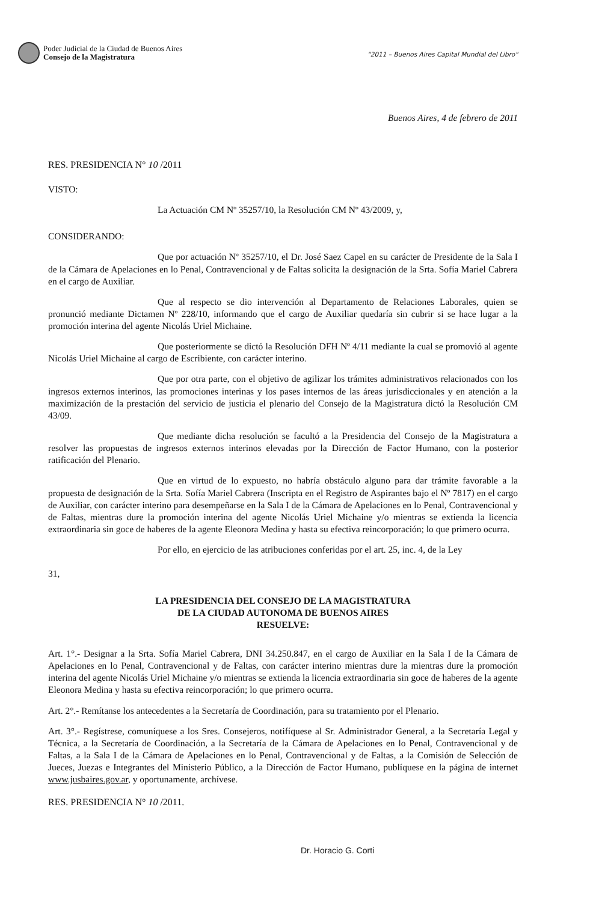Poder Judicial de la Ciudad de Buenos Aires
Consejo de la Magistratura
"2011 – Buenos Aires Capital Mundial del Libro"
Buenos Aires, 4 de febrero de 2011
RES. PRESIDENCIA N° 10 /2011
VISTO:
La Actuación CM Nº 35257/10, la Resolución CM Nº 43/2009, y,
CONSIDERANDO:
Que por actuación Nº 35257/10, el Dr. José Saez Capel en su carácter de Presidente de la Sala I de la Cámara de Apelaciones en lo Penal, Contravencional y de Faltas solicita la designación de la Srta. Sofía Mariel Cabrera en el cargo de Auxiliar.
Que al respecto se dio intervención al Departamento de Relaciones Laborales, quien se pronunció mediante Dictamen Nº 228/10, informando que el cargo de Auxiliar quedaría sin cubrir si se hace lugar a la promoción interina del agente Nicolás Uriel Michaine.
Que posteriormente se dictó la Resolución DFH Nº 4/11 mediante la cual se promovió al agente Nicolás Uriel Michaine al cargo de Escribiente, con carácter interino.
Que por otra parte, con el objetivo de agilizar los trámites administrativos relacionados con los ingresos externos interinos, las promociones interinas y los pases internos de las áreas jurisdiccionales y en atención a la maximización de la prestación del servicio de justicia el plenario del Consejo de la Magistratura dictó la Resolución CM 43/09.
Que mediante dicha resolución se facultó a la Presidencia del Consejo de la Magistratura a resolver las propuestas de ingresos externos interinos elevadas por la Dirección de Factor Humano, con la posterior ratificación del Plenario.
Que en virtud de lo expuesto, no habría obstáculo alguno para dar trámite favorable a la propuesta de designación de la Srta. Sofía Mariel Cabrera (Inscripta en el Registro de Aspirantes bajo el Nº 7817) en el cargo de Auxiliar, con carácter interino para desempeñarse en la Sala I de la Cámara de Apelaciones en lo Penal, Contravencional y de Faltas, mientras dure la promoción interina del agente Nicolás Uriel Michaine y/o mientras se extienda la licencia extraordinaria sin goce de haberes de la agente Eleonora Medina y hasta su efectiva reincorporación; lo que primero ocurra.
Por ello, en ejercicio de las atribuciones conferidas por el art. 25, inc. 4, de la Ley
31,
LA PRESIDENCIA DEL CONSEJO DE LA MAGISTRATURA
DE LA CIUDAD AUTONOMA DE BUENOS AIRES
RESUELVE:
Art. 1°.- Designar a la Srta. Sofía Mariel Cabrera, DNI 34.250.847, en el cargo de Auxiliar en la Sala I de la Cámara de Apelaciones en lo Penal, Contravencional y de Faltas, con carácter interino mientras dure la mientras dure la promoción interina del agente Nicolás Uriel Michaine y/o mientras se extienda la licencia extraordinaria sin goce de haberes de la agente Eleonora Medina y hasta su efectiva reincorporación; lo que primero ocurra.
Art. 2°.- Remítanse los antecedentes a la Secretaría de Coordinación, para su tratamiento por el Plenario.
Art. 3°.- Regístrese, comuníquese a los Sres. Consejeros, notifíquese al Sr. Administrador General, a la Secretaría Legal y Técnica, a la Secretaría de Coordinación, a la Secretaría de la Cámara de Apelaciones en lo Penal, Contravencional y de Faltas, a la Sala I de la Cámara de Apelaciones en lo Penal, Contravencional y de Faltas, a la Comisión de Selección de Jueces, Juezas e Integrantes del Ministerio Público, a la Dirección de Factor Humano, publíquese en la página de internet www.jusbaires.gov.ar, y oportunamente, archívese.
RES. PRESIDENCIA N° 10 /2011.
Dr. Horacio G. Corti